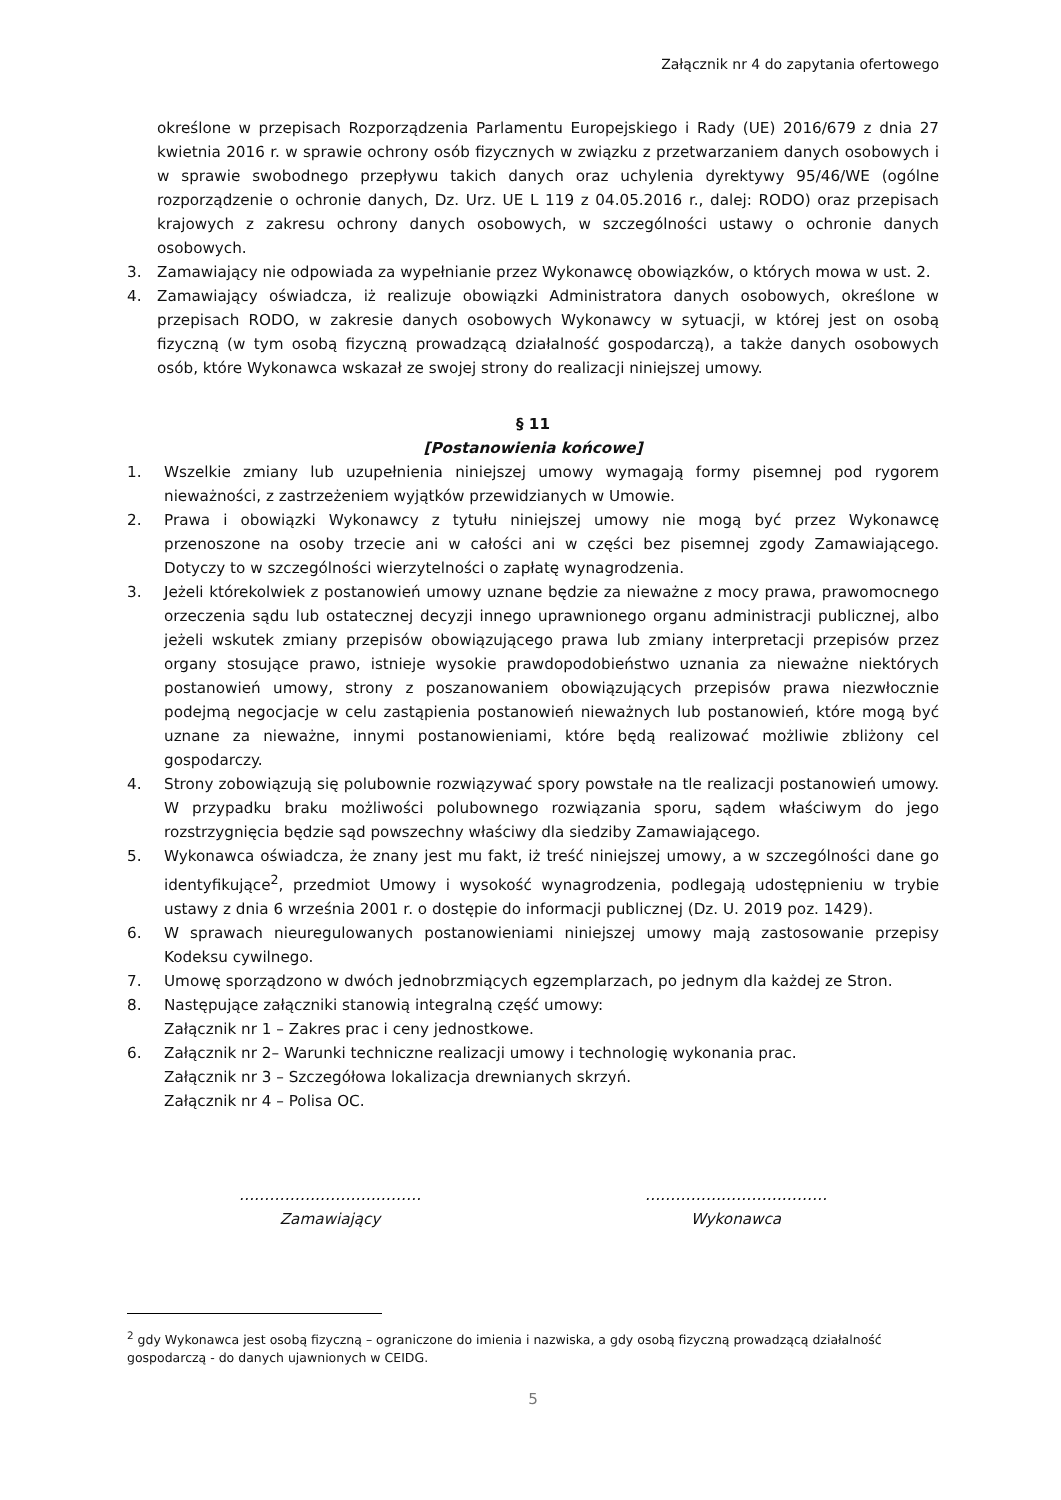Załącznik nr 4 do zapytania ofertowego
określone w przepisach Rozporządzenia Parlamentu Europejskiego i Rady (UE) 2016/679 z dnia 27 kwietnia 2016 r. w sprawie ochrony osób fizycznych w związku z przetwarzaniem danych osobowych i w sprawie swobodnego przepływu takich danych oraz uchylenia dyrektywy 95/46/WE (ogólne rozporządzenie o ochronie danych, Dz. Urz. UE L 119 z 04.05.2016 r., dalej: RODO) oraz przepisach krajowych z zakresu ochrony danych osobowych, w szczególności ustawy o ochronie danych osobowych.
3. Zamawiający nie odpowiada za wypełnianie przez Wykonawcę obowiązków, o których mowa w ust. 2.
4. Zamawiający oświadcza, iż realizuje obowiązki Administratora danych osobowych, określone w przepisach RODO, w zakresie danych osobowych Wykonawcy w sytuacji, w której jest on osobą fizyczną (w tym osobą fizyczną prowadzącą działalność gospodarczą), a także danych osobowych osób, które Wykonawca wskazał ze swojej strony do realizacji niniejszej umowy.
§ 11
[Postanowienia końcowe]
1. Wszelkie zmiany lub uzupełnienia niniejszej umowy wymagają formy pisemnej pod rygorem nieważności, z zastrzeżeniem wyjątków przewidzianych w Umowie.
2. Prawa i obowiązki Wykonawcy z tytułu niniejszej umowy nie mogą być przez Wykonawcę przenoszone na osoby trzecie ani w całości ani w części bez pisemnej zgody Zamawiającego. Dotyczy to w szczególności wierzytelności o zapłatę wynagrodzenia.
3. Jeżeli którekolwiek z postanowień umowy uznane będzie za nieważne z mocy prawa, prawomocnego orzeczenia sądu lub ostatecznej decyzji innego uprawnionego organu administracji publicznej, albo jeżeli wskutek zmiany przepisów obowiązującego prawa lub zmiany interpretacji przepisów przez organy stosujące prawo, istnieje wysokie prawdopodobieństwo uznania za nieważne niektórych postanowień umowy, strony z poszanowaniem obowiązujących przepisów prawa niezwłocznie podejmą negocjacje w celu zastąpienia postanowień nieważnych lub postanowień, które mogą być uznane za nieważne, innymi postanowieniami, które będą realizować możliwie zbliżony cel gospodarczy.
4. Strony zobowiązują się polubownie rozwiązywać spory powstałe na tle realizacji postanowień umowy. W przypadku braku możliwości polubownego rozwiązania sporu, sądem właściwym do jego rozstrzygnięcia będzie sąd powszechny właściwy dla siedziby Zamawiającego.
5. Wykonawca oświadcza, że znany jest mu fakt, iż treść niniejszej umowy, a w szczególności dane go identyfikujące<sup>2</sup>, przedmiot Umowy i wysokość wynagrodzenia, podlegają udostępnieniu w trybie ustawy z dnia 6 września 2001 r. o dostępie do informacji publicznej (Dz. U. 2019 poz. 1429).
6. W sprawach nieuregulowanych postanowieniami niniejszej umowy mają zastosowanie przepisy Kodeksu cywilnego.
7. Umowę sporządzono w dwóch jednobrzmiących egzemplarzach, po jednym dla każdej ze Stron.
8. Następujące załączniki stanowią integralną część umowy:
Załącznik nr 1 – Zakres prac i ceny jednostkowe.
6. Załącznik nr 2– Warunki techniczne realizacji umowy i technologię wykonania prac.
Załącznik nr 3 – Szczegółowa lokalizacja drewnianych skrzyń.
Załącznik nr 4 – Polisa OC.
………………………………
Zamawiający
………………………………
Wykonawca
<sup>2</sup> gdy Wykonawca jest osobą fizyczną – ograniczone do imienia i nazwiska, a gdy osobą fizyczną prowadzącą działalność gospodarczą - do danych ujawnionych w CEIDG.
5